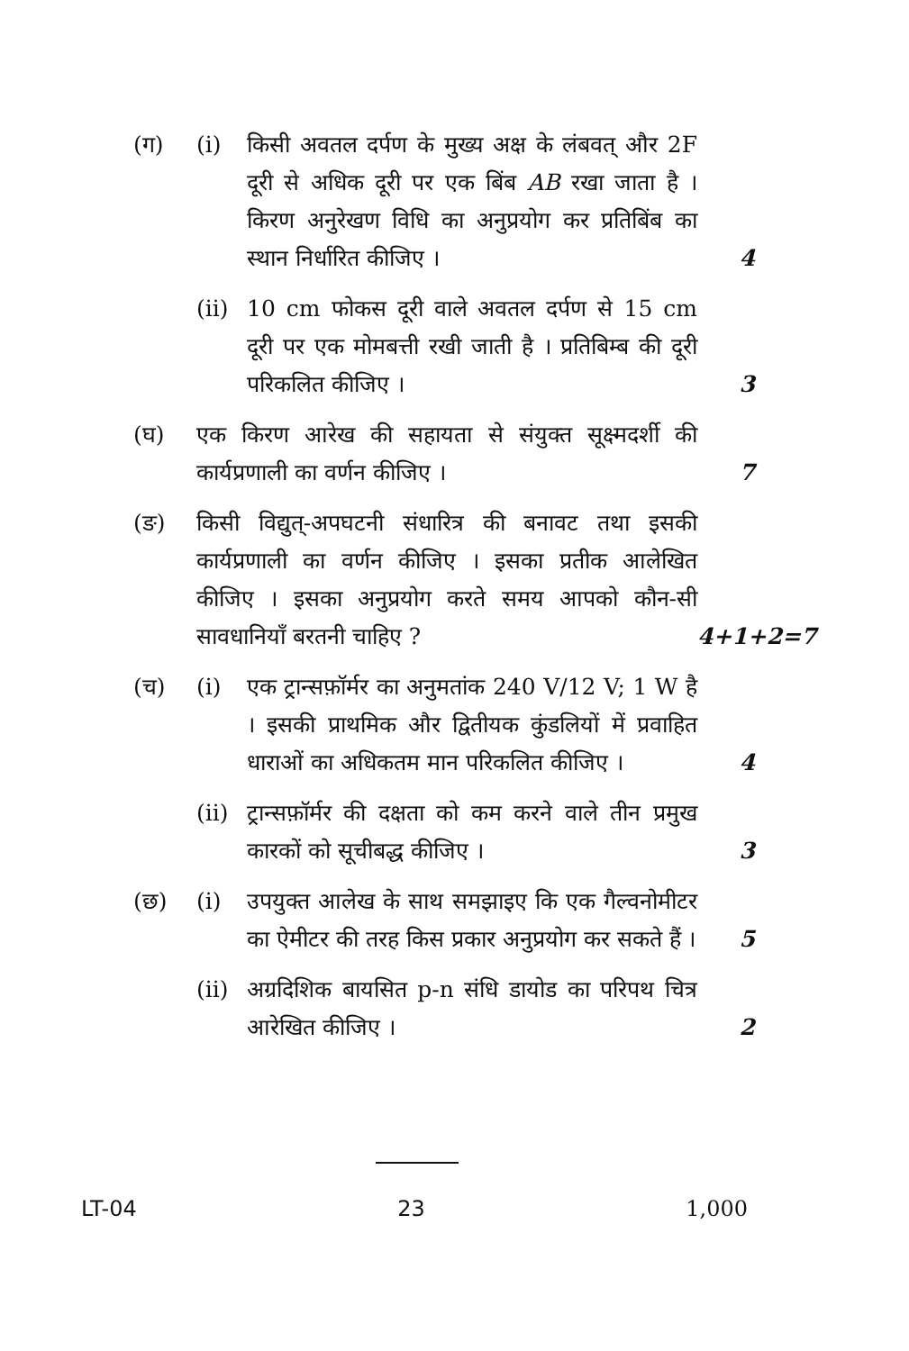(ग) (i) किसी अवतल दर्पण के मुख्य अक्ष के लंबवत् और 2F दूरी से अधिक दूरी पर एक बिंब AB रखा जाता है । किरण अनुरेखण विधि का अनुप्रयोग कर प्रतिबिंब का स्थान निर्धारित कीजिए ।
4
(ii)
10 cm फोकस दूरी वाले अवतल दर्पण से 15 cm दूरी पर एक मोमबत्ती रखी जाती है । प्रतिबिम्ब की दूरी परिकलित कीजिए ।
3
(घ) एक किरण आरेख की सहायता से संयुक्त सूक्ष्मदर्शी की कार्यप्रणाली का वर्णन कीजिए ।
7
(ङ) किसी विद्युत्-अपघटनी संधारित्र की बनावट तथा इसकी कार्यप्रणाली का वर्णन कीजिए । इसका प्रतीक आलेखित कीजिए । इसका अनुप्रयोग करते समय आपको कौन-सी सावधानियाँ बरतनी चाहिए ?
4+1+2=7
(च) (i) एक ट्रान्सफ़ॉर्मर का अनुमतांक 240 V/12 V; 1 W है । इसकी प्राथमिक और द्वितीयक कुंडलियों में प्रवाहित धाराओं का अधिकतम मान परिकलित कीजिए ।
4
(ii)
ट्रान्सफ़ॉर्मर की दक्षता को कम करने वाले तीन प्रमुख कारकों को सूचीबद्ध कीजिए ।
3
(छ) (i) उपयुक्त आलेख के साथ समझाइए कि एक गैल्वनोमीटर का ऐमीटर की तरह किस प्रकार अनुप्रयोग कर सकते हैं ।
5
(ii)
अग्रदिशिक बायसित p-n संधि डायोड का परिपथ चित्र आरेखित कीजिए ।
2
LT-04 23 1,000